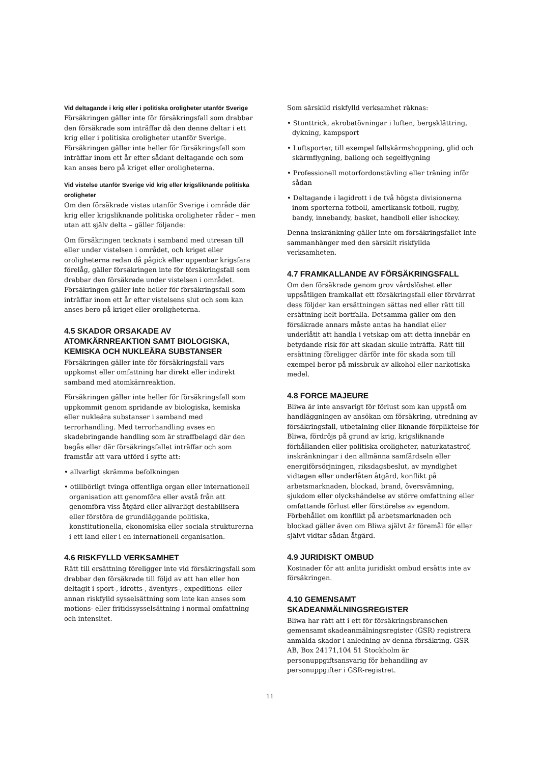Vid deltagande i krig eller i politiska oroligheter utanför Sverige
Försäkringen gäller inte för försäkringsfall som drabbar den försäkrade som inträffar då den denne deltar i ett krig eller i politiska oroligheter utanför Sverige. Försäkringen gäller inte heller för försäkringsfall som inträffar inom ett år efter sådant deltagande och som kan anses bero på kriget eller oroligheterna.
Vid vistelse utanför Sverige vid krig eller krigsliknande politiska oroligheter
Om den försäkrade vistas utanför Sverige i område där krig eller krigsliknande politiska oroligheter råder – men utan att själv delta – gäller följande:
Om försäkringen tecknats i samband med utresan till eller under vistelsen i området, och kriget eller oroligheterna redan då pågick eller uppenbar krigsfara förelåg, gäller försäkringen inte för försäkringsfall som drabbar den försäkrade under vistelsen i området. Försäkringen gäller inte heller för försäkringsfall som inträffar inom ett år efter vistelsens slut och som kan anses bero på kriget eller oroligheterna.
4.5 SKADOR ORSAKADE AV ATOMKÄRNREAKTION SAMT BIOLOGISKA, KEMISKA OCH NUKLEÄRA SUBSTANSER
Försäkringen gäller inte för försäkringsfall vars uppkomst eller omfattning har direkt eller indirekt samband med atomkärnreaktion.
Försäkringen gäller inte heller för försäkringsfall som uppkommit genom spridande av biologiska, kemiska eller nukleära substanser i samband med terrorhandling. Med terrorhandling avses en skadebringande handling som är straffbelagd där den begås eller där försäkringsfallet inträffar och som framstår att vara utförd i syfte att:
• allvarligt skrämma befolkningen
• otillbörligt tvinga offentliga organ eller internationell organisation att genomföra eller avstå från att genomföra viss åtgärd eller allvarligt destabilisera eller förstöra de grundläggande politiska, konstitutionella, ekonomiska eller sociala strukturerna i ett land eller i en internationell organisation.
4.6 RISKFYLLD VERKSAMHET
Rätt till ersättning föreligger inte vid försäkringsfall som drabbar den försäkrade till följd av att han eller hon deltagit i sport-, idrotts-, äventyrs-, expeditions- eller annan riskfylld sysselsättning som inte kan anses som motions- eller fritidssysselsättning i normal omfattning och intensitet.
Som särskild riskfylld verksamhet räknas:
• Stunttrick, akrobatövningar i luften, bergsklättring, dykning, kampsport
• Luftsporter, till exempel fallskärmshoppning, glid och skärmflygning, ballong och segelflygning
• Professionell motorfordonstävling eller träning inför sådan
• Deltagande i lagidrott i de två högsta divisionerna inom sporterna fotboll, amerikansk fotboll, rugby, bandy, innebandy, basket, handboll eller ishockey.
Denna inskränkning gäller inte om försäkringsfallet inte sammanhänger med den särskilt riskfyllda verksamheten.
4.7 FRAMKALLANDE AV FÖRSÄKRINGSFALL
Om den försäkrade genom grov vårdslöshet eller uppsåtligen framkallat ett försäkringsfall eller förvärrat dess följder kan ersättningen sättas ned eller rätt till ersättning helt bortfalla. Detsamma gäller om den försäkrade annars måste antas ha handlat eller underlåtit att handla i vetskap om att detta innebär en betydande risk för att skadan skulle inträffa. Rätt till ersättning föreligger därför inte för skada som till exempel beror på missbruk av alkohol eller narkotiska medel.
4.8 FORCE MAJEURE
Bliwa är inte ansvarigt för förlust som kan uppstå om handläggningen av ansökan om försäkring, utredning av försäkringsfall, utbetalning eller liknande förpliktelse för Bliwa, fördröjs på grund av krig, krigsliknande förhållanden eller politiska oroligheter, naturkatastrof, inskränkningar i den allmänna samfärdseln eller energiförsörjningen, riksdagsbeslut, av myndighet vidtagen eller underlåten åtgärd, konflikt på arbetsmarknaden, blockad, brand, översvämning, sjukdom eller olyckshändelse av större omfattning eller omfattande förlust eller förstörelse av egendom. Förbehållet om konflikt på arbetsmarknaden och blockad gäller även om Bliwa självt är föremål för eller självt vidtar sådan åtgärd.
4.9 JURIDISKT OMBUD
Kostnader för att anlita juridiskt ombud ersätts inte av försäkringen.
4.10 GEMENSAMT SKADEANMÄLNINGSREGISTER
Bliwa har rätt att i ett för försäkringsbranschen gemensamt skadeanmälningsregister (GSR) registrera anmälda skador i anledning av denna försäkring. GSR AB, Box 24171,104 51 Stockholm är personuppgiftsansvarig för behandling av personuppgifter i GSR-registret.
11